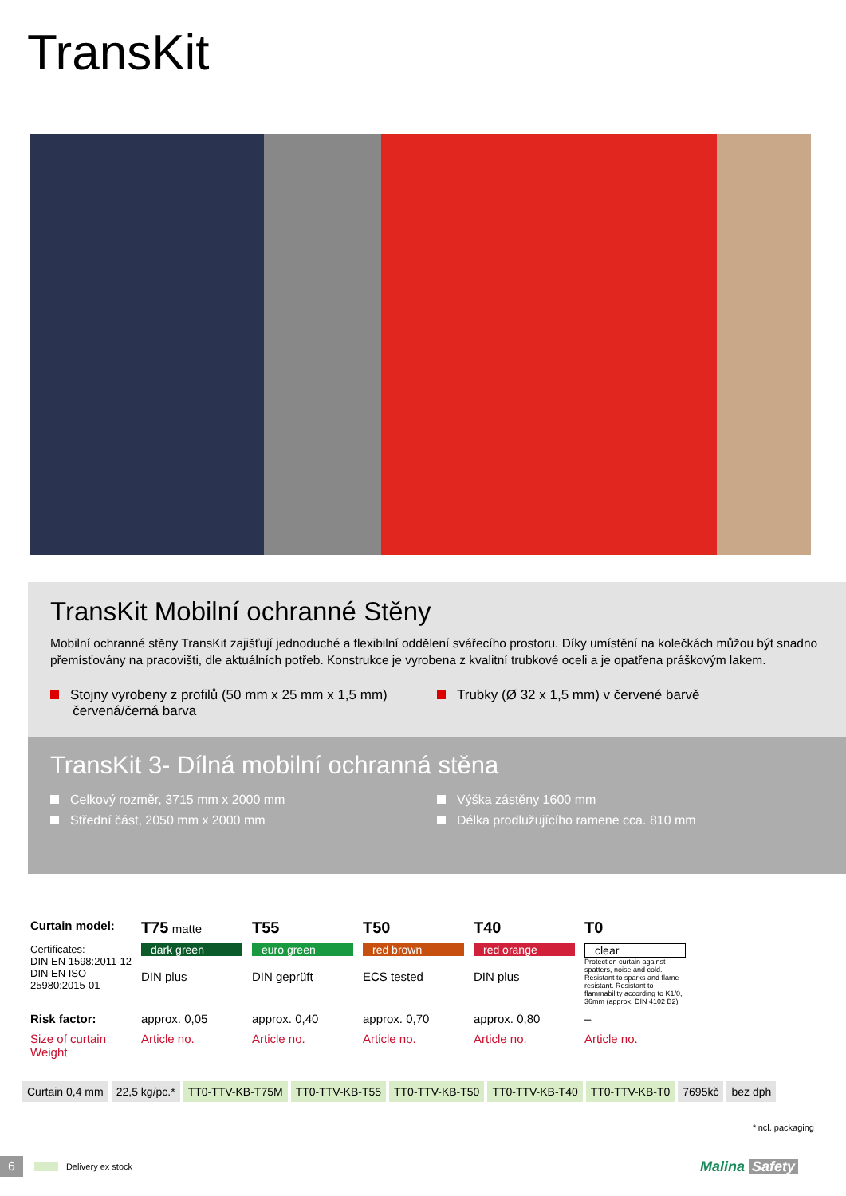TransKit
TransKit Mobilní ochranné Stěny
Mobilní ochranné stěny TransKit zajišťují jednoduché a flexibilní oddělení svářecího prostoru. Díky umístění na kolečkách můžou být snadno přemísťovány na pracovišti, dle aktuálních potřeb. Konstrukce je vyrobena z kvalitní trubkové oceli a je opatřena práškovým lakem.
Stojny vyrobeny z profilů (50 mm x 25 mm x 1,5 mm)
červená/černá barva
Trubky (Ø 32 x 1,5 mm) v červené barvě
TransKit 3- Dílná mobilní ochranná stěna
Celkový rozměr, 3715 mm x 2000 mm
Střední část, 2050 mm x 2000 mm
Výška zástěny 1600 mm
Délka prodlužujícího ramene cca. 810 mm
| Curtain model: | T75 matte | T55 | T50 | T40 | T0 |
| Certificates: DIN EN 1598:2011-12 DIN EN ISO 25980:2015-01 | dark green DIN plus | euro green DIN geprüft | red brown ECS tested | red orange DIN plus | clear Protection curtain against spatters, noise and cold. Resistant to sparks and flame-resistant. Resistant to flammability according to K1/0, 36mm (approx. DIN 4102 B2) |
| Risk factor: | approx. 0,05 | approx. 0,40 | approx. 0,70 | approx. 0,80 | – |
| Size of curtain Weight | Article no. | Article no. | Article no. | Article no. | Article no. |
| Curtain 0,4 mm | 22,5 kg/pc.* | TT0-TTV-KB-T75M | TT0-TTV-KB-T55 | TT0-TTV-KB-T50 | TT0-TTV-KB-T40 | TT0-TTV-KB-T0 | 7695kč | bez dph |
*incl. packaging
6 Delivery ex stock Malina Safety